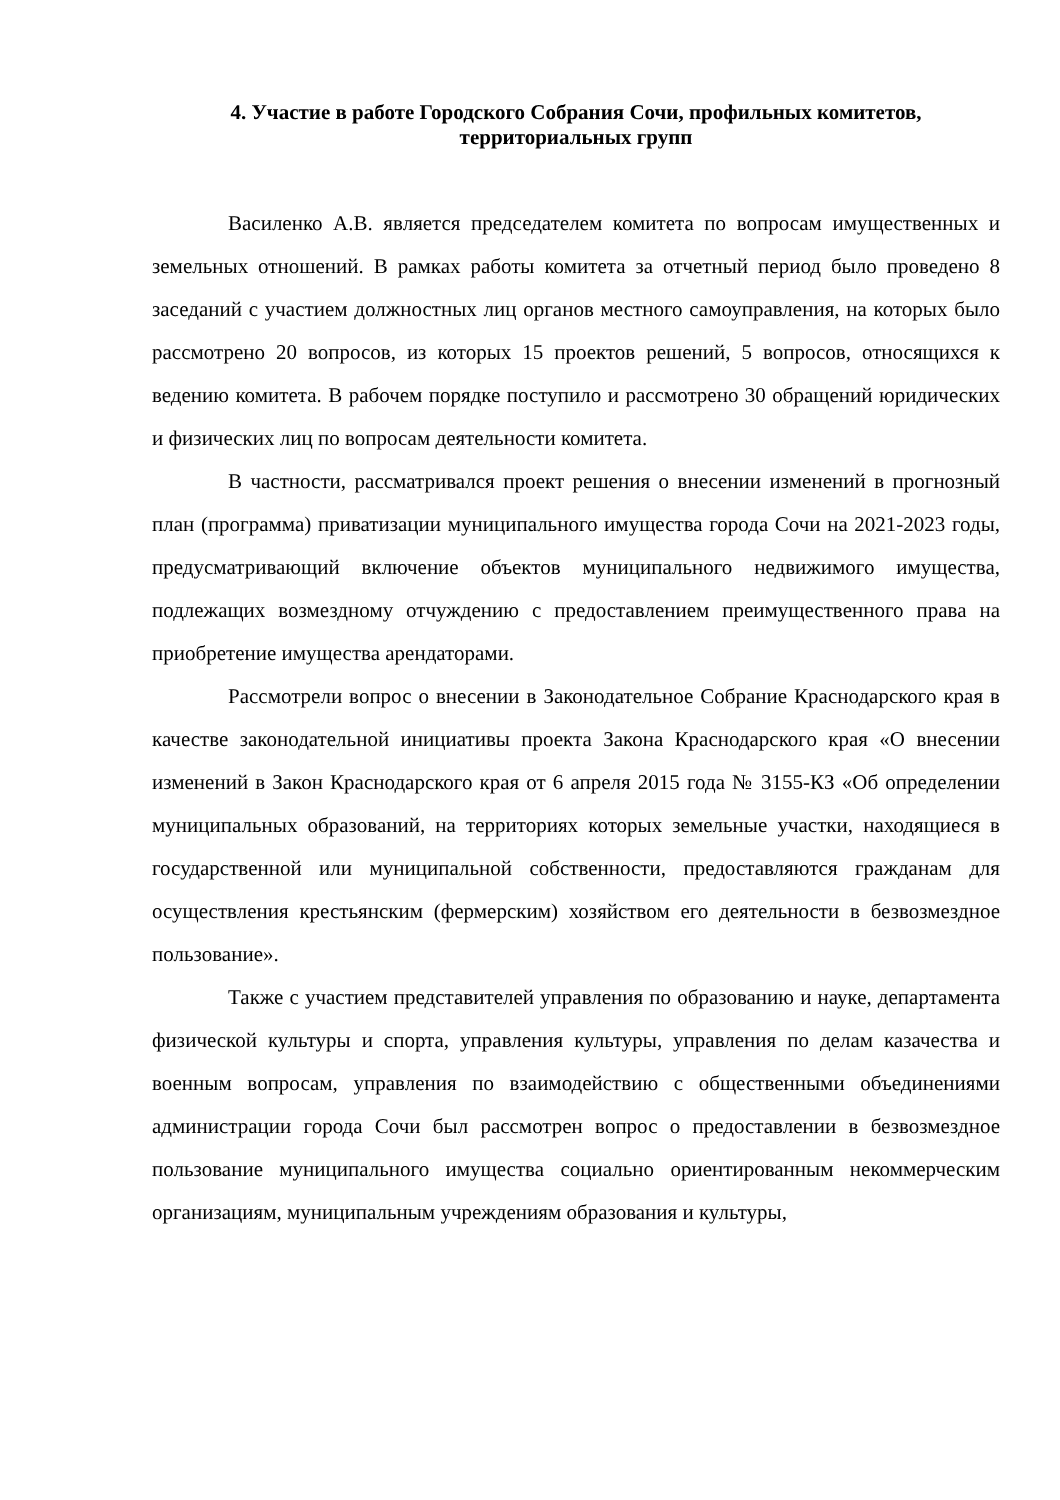4. Участие в работе Городского Собрания Сочи, профильных комитетов, территориальных групп
Василенко А.В. является председателем комитета по вопросам имущественных и земельных отношений. В рамках работы комитета за отчетный период было проведено 8 заседаний с участием должностных лиц органов местного самоуправления, на которых было рассмотрено 20 вопросов, из которых 15 проектов решений, 5 вопросов, относящихся к ведению комитета. В рабочем порядке поступило и рассмотрено 30 обращений юридических и физических лиц по вопросам деятельности комитета.
В частности, рассматривался проект решения о внесении изменений в прогнозный план (программа) приватизации муниципального имущества города Сочи на 2021-2023 годы, предусматривающий включение объектов муниципального недвижимого имущества, подлежащих возмездному отчуждению с предоставлением преимущественного права на приобретение имущества арендаторами.
Рассмотрели вопрос о внесении в Законодательное Собрание Краснодарского края в качестве законодательной инициативы проекта Закона Краснодарского края «О внесении изменений в Закон Краснодарского края от 6 апреля 2015 года № 3155-КЗ «Об определении муниципальных образований, на территориях которых земельные участки, находящиеся в государственной или муниципальной собственности, предоставляются гражданам для осуществления крестьянским (фермерским) хозяйством его деятельности в безвозмездное пользование».
Также с участием представителей управления по образованию и науке, департамента физической культуры и спорта, управления культуры, управления по делам казачества и военным вопросам, управления по взаимодействию с общественными объединениями администрации города Сочи был рассмотрен вопрос о предоставлении в безвозмездное пользование муниципального имущества социально ориентированным некоммерческим организациям, муниципальным учреждениям образования и культуры,